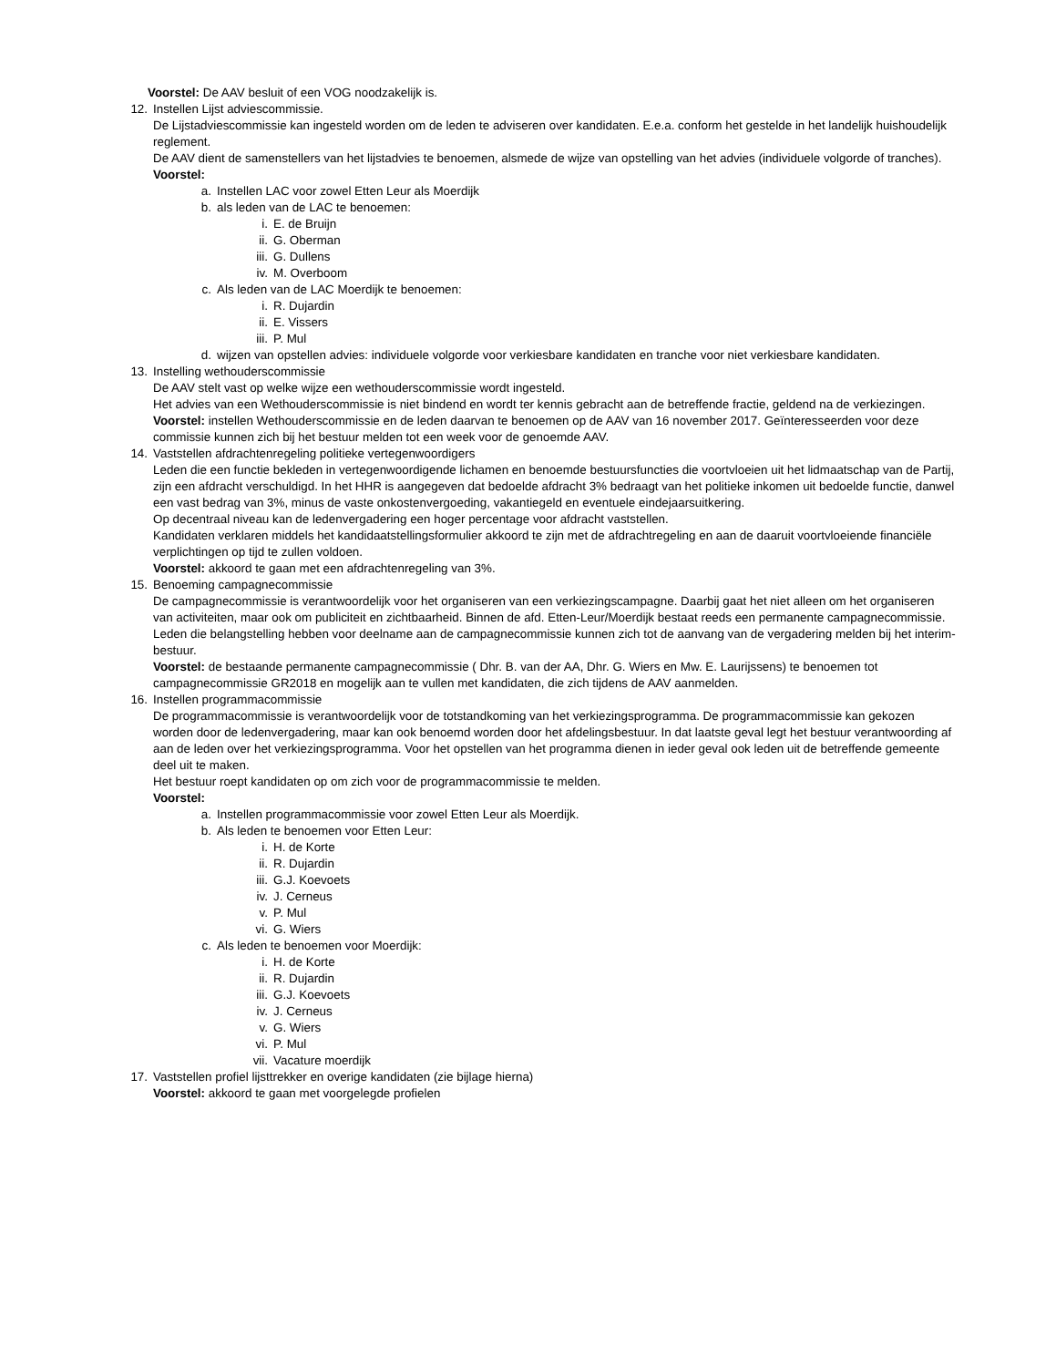Voorstel: De AAV besluit of een VOG noodzakelijk is.
12. Instellen Lijst adviescommissie.
De Lijstadviescommissie kan ingesteld worden om de leden te adviseren over kandidaten. E.e.a. conform het gestelde in het landelijk huishoudelijk reglement.
De AAV dient de samenstellers van het lijstadvies te benoemen, alsmede de wijze van opstelling van het advies (individuele volgorde of tranches).
Voorstel:
a. Instellen LAC voor zowel Etten Leur als Moerdijk
b. als leden van de LAC te benoemen:
i. E. de Bruijn
ii. G. Oberman
iii. G. Dullens
iv. M. Overboom
c. Als leden van de LAC Moerdijk te benoemen:
i. R. Dujardin
ii. E. Vissers
iii. P. Mul
d. wijzen van opstellen advies: individuele volgorde voor verkiesbare kandidaten en tranche voor niet verkiesbare kandidaten.
13. Instelling wethouderscommissie
De AAV stelt vast op welke wijze een wethouderscommissie wordt ingesteld.
Het advies van een Wethouderscommissie is niet bindend en wordt ter kennis gebracht aan de betreffende fractie, geldend na de verkiezingen.
Voorstel: instellen Wethouderscommissie en de leden daarvan te benoemen op de AAV van 16 november 2017. Geïnteresseerden voor deze commissie kunnen zich bij het bestuur melden tot een week voor de genoemde AAV.
14. Vaststellen afdrachtenregeling politieke vertegenwoordigers
Leden die een functie bekleden in vertegenwoordigende lichamen en benoemde bestuursfuncties die voortvloeien uit het lidmaatschap van de Partij, zijn een afdracht verschuldigd. In het HHR is aangegeven dat bedoelde afdracht 3% bedraagt van het politieke inkomen uit bedoelde functie, danwel een vast bedrag van 3%, minus de vaste onkostenvergoeding, vakantiegeld en eventuele eindejaarsuitkering.
Op decentraal niveau kan de ledenvergadering een hoger percentage voor afdracht vaststellen.
Kandidaten verklaren middels het kandidaatstellingsformulier akkoord te zijn met de afdrachtregeling en aan de daaruit voortvloeiende financiële verplichtingen op tijd te zullen voldoen.
Voorstel: akkoord te gaan met een afdrachtenregeling van 3%.
15. Benoeming campagnecommissie
De campagnecommissie is verantwoordelijk voor het organiseren van een verkiezingscampagne. Daarbij gaat het niet alleen om het organiseren van activiteiten, maar ook om publiciteit en zichtbaarheid. Binnen de afd. Etten-Leur/Moerdijk bestaat reeds een permanente campagnecommissie.
Leden die belangstelling hebben voor deelname aan de campagnecommissie kunnen zich tot de aanvang van de vergadering melden bij het interim-bestuur.
Voorstel: de bestaande permanente campagnecommissie ( Dhr. B. van der AA, Dhr. G. Wiers en Mw. E. Laurijssens) te benoemen tot campagnecommissie GR2018 en mogelijk aan te vullen met kandidaten, die zich tijdens de AAV aanmelden.
16. Instellen programmacommissie
De programmacommissie is verantwoordelijk voor de totstandkoming van het verkiezingsprogramma. De programmacommissie kan gekozen worden door de ledenvergadering, maar kan ook benoemd worden door het afdelingsbestuur. In dat laatste geval legt het bestuur verantwoording af aan de leden over het verkiezingsprogramma. Voor het opstellen van het programma dienen in ieder geval ook leden uit de betreffende gemeente deel uit te maken.
Het bestuur roept kandidaten op om zich voor de programmacommissie te melden.
Voorstel:
a. Instellen programmacommissie voor zowel Etten Leur als Moerdijk.
b. Als leden te benoemen voor Etten Leur:
i. H. de Korte
ii. R. Dujardin
iii. G.J. Koevoets
iv. J. Cerneus
v. P. Mul
vi. G. Wiers
c. Als leden te benoemen voor Moerdijk:
i. H. de Korte
ii. R. Dujardin
iii. G.J. Koevoets
iv. J. Cerneus
v. G. Wiers
vi. P. Mul
vii. Vacature moerdijk
17. Vaststellen profiel lijsttrekker en overige kandidaten (zie bijlage hierna)
Voorstel: akkoord te gaan met voorgelegde profielen